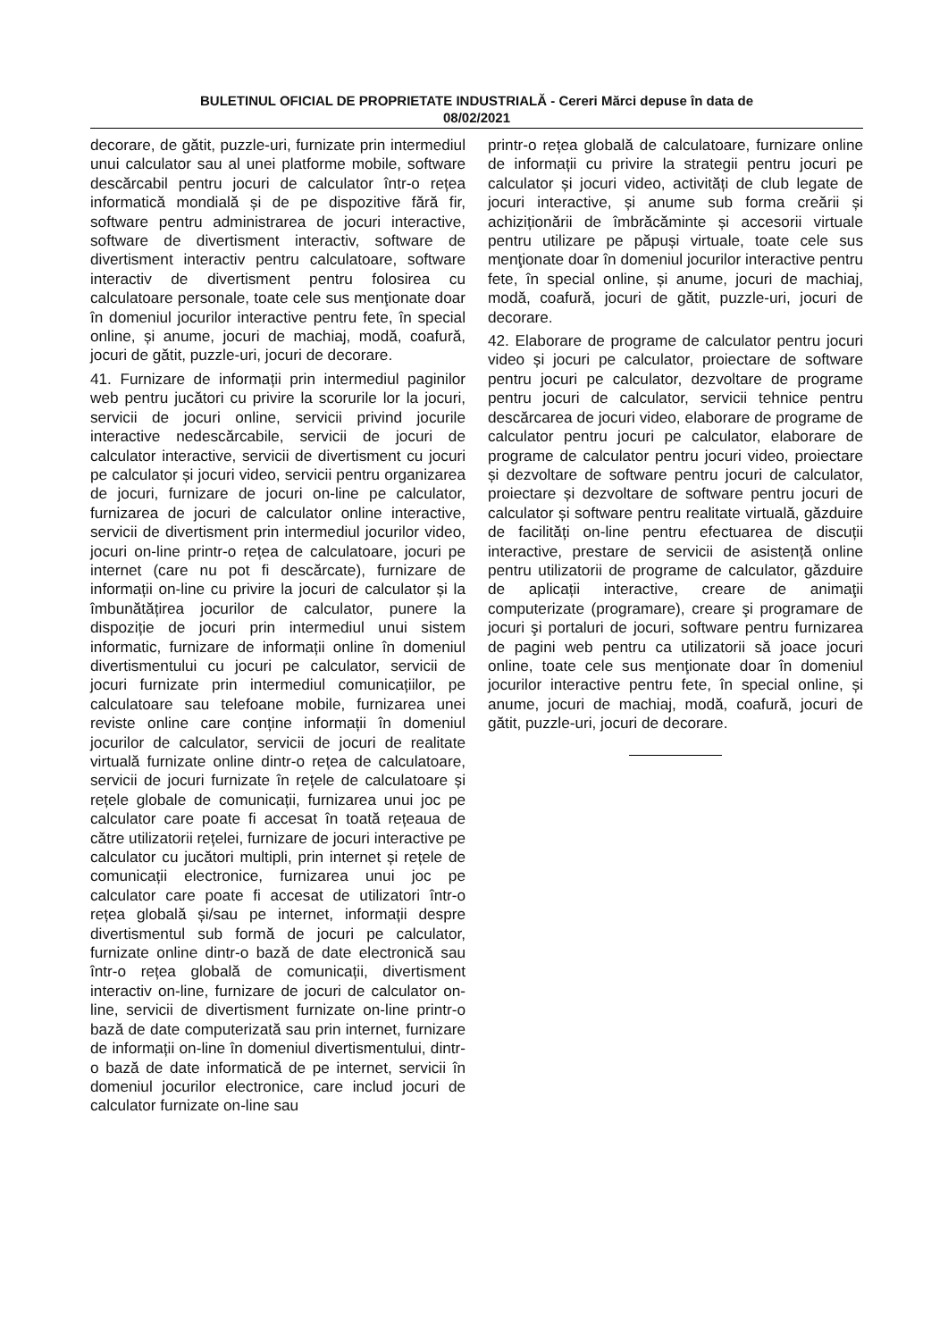BULETINUL OFICIAL DE PROPRIETATE INDUSTRIALĂ - Cereri Mărci depuse în data de
08/02/2021
decorare, de gătit, puzzle-uri, furnizate prin intermediul unui calculator sau al unei platforme mobile, software descărcabil pentru jocuri de calculator într-o rețea informatică mondială și de pe dispozitive fără fir, software pentru administrarea de jocuri interactive, software de divertisment interactiv, software de divertisment interactiv pentru calculatoare, software interactiv de divertisment pentru folosirea cu calculatoare personale, toate cele sus menţionate doar în domeniul jocurilor interactive pentru fete, în special online, și anume, jocuri de machiaj, modă, coafură, jocuri de gătit, puzzle-uri, jocuri de decorare.
41. Furnizare de informații prin intermediul paginilor web pentru jucători cu privire la scorurile lor la jocuri, servicii de jocuri online, servicii privind jocurile interactive nedescărcabile, servicii de jocuri de calculator interactive, servicii de divertisment cu jocuri pe calculator și jocuri video, servicii pentru organizarea de jocuri, furnizare de jocuri on-line pe calculator, furnizarea de jocuri de calculator online interactive, servicii de divertisment prin intermediul jocurilor video, jocuri on-line printr-o rețea de calculatoare, jocuri pe internet (care nu pot fi descărcate), furnizare de informații on-line cu privire la jocuri de calculator și la îmbunătățirea jocurilor de calculator, punere la dispoziție de jocuri prin intermediul unui sistem informatic, furnizare de informații online în domeniul divertismentului cu jocuri pe calculator, servicii de jocuri furnizate prin intermediul comunicațiilor, pe calculatoare sau telefoane mobile, furnizarea unei reviste online care conține informații în domeniul jocurilor de calculator, servicii de jocuri de realitate virtuală furnizate online dintr-o rețea de calculatoare, servicii de jocuri furnizate în rețele de calculatoare și rețele globale de comunicații, furnizarea unui joc pe calculator care poate fi accesat în toată rețeaua de către utilizatorii rețelei, furnizare de jocuri interactive pe calculator cu jucători multipli, prin internet și rețele de comunicații electronice, furnizarea unui joc pe calculator care poate fi accesat de utilizatori într-o rețea globală și/sau pe internet, informații despre divertismentul sub formă de jocuri pe calculator, furnizate online dintr-o bază de date electronică sau într-o rețea globală de comunicații, divertisment interactiv on-line, furnizare de jocuri de calculator on-line, servicii de divertisment furnizate on-line printr-o bază de date computerizată sau prin internet, furnizare de informații on-line în domeniul divertismentului, dintr-o bază de date informatică de pe internet, servicii în domeniul jocurilor electronice, care includ jocuri de calculator furnizate on-line sau
printr-o rețea globală de calculatoare, furnizare online de informații cu privire la strategii pentru jocuri pe calculator și jocuri video, activități de club legate de jocuri interactive, și anume sub forma creării și achiziționării de îmbrăcăminte și accesorii virtuale pentru utilizare pe păpuși virtuale, toate cele sus menţionate doar în domeniul jocurilor interactive pentru fete, în special online, și anume, jocuri de machiaj, modă, coafură, jocuri de gătit, puzzle-uri, jocuri de decorare.
42. Elaborare de programe de calculator pentru jocuri video și jocuri pe calculator, proiectare de software pentru jocuri pe calculator, dezvoltare de programe pentru jocuri de calculator, servicii tehnice pentru descărcarea de jocuri video, elaborare de programe de calculator pentru jocuri pe calculator, elaborare de programe de calculator pentru jocuri video, proiectare și dezvoltare de software pentru jocuri de calculator, proiectare și dezvoltare de software pentru jocuri de calculator și software pentru realitate virtuală, găzduire de facilități on-line pentru efectuarea de discuții interactive, prestare de servicii de asistență online pentru utilizatorii de programe de calculator, găzduire de aplicații interactive, creare de animaţii computerizate (programare), creare şi programare de jocuri şi portaluri de jocuri, software pentru furnizarea de pagini web pentru ca utilizatorii să joace jocuri online, toate cele sus menţionate doar în domeniul jocurilor interactive pentru fete, în special online, și anume, jocuri de machiaj, modă, coafură, jocuri de gătit, puzzle-uri, jocuri de decorare.